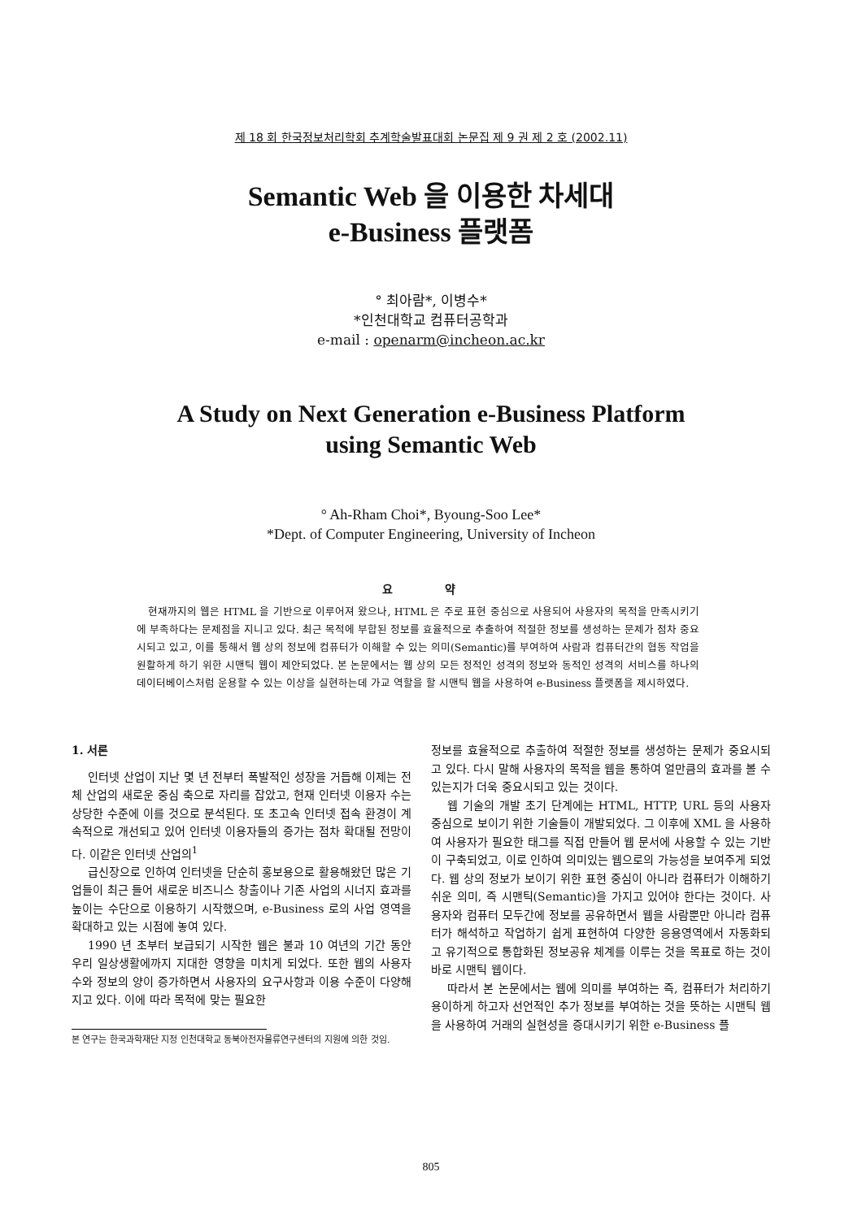제 18 회 한국정보처리학회 추계학술발표대회 논문집 제 9 권 제 2 호 (2002.11)
Semantic Web 을 이용한 차세대
e-Business 플랫폼
° 최아람*, 이병수*
*인천대학교 컴퓨터공학과
e-mail : openarm@incheon.ac.kr
A Study on Next Generation e-Business Platform
using Semantic Web
° Ah-Rham Choi*, Byoung-Soo Lee*
*Dept. of Computer Engineering, University of Incheon
요 약
현재까지의 웹은 HTML 을 기반으로 이루어져 왔으나, HTML 은 주로 표현 중심으로 사용되어 사용자의 목적을 만족시키기에 부족하다는 문제점을 지니고 있다. 최근 목적에 부합된 정보를 효율적으로 추출하여 적절한 정보를 생성하는 문제가 점차 중요시되고 있고, 이를 통해서 웹 상의 정보에 컴퓨터가 이해할 수 있는 의미(Semantic)를 부여하여 사람과 컴퓨터간의 협동 작업을 원활하게 하기 위한 시맨틱 웹이 제안되었다. 본 논문에서는 웹 상의 모든 정적인 성격의 정보와 동적인 성격의 서비스를 하나의 데이터베이스처럼 운용할 수 있는 이상을 실현하는데 가교 역할을 할 시맨틱 웹을 사용하여 e-Business 플랫폼을 제시하였다.
1. 서론
인터넷 산업이 지난 몇 년 전부터 폭발적인 성장을 거듭해 이제는 전체 산업의 새로운 중심 축으로 자리를 잡았고, 현재 인터넷 이용자 수는 상당한 수준에 이를 것으로 분석된다. 또 초고속 인터넷 접속 환경이 계속적으로 개선되고 있어 인터넷 이용자들의 증가는 점차 확대될 전망이다. 이같은 인터넷 산업의<sup>1</sup>
급신장으로 인하여 인터넷을 단순히 홍보용으로 활용해왔던 많은 기업들이 최근 들어 새로운 비즈니스 창출이나 기존 사업의 시너지 효과를 높이는 수단으로 이용하기 시작했으며, e-Business 로의 사업 영역을 확대하고 있는 시점에 놓여 있다.
1990 년 초부터 보급되기 시작한 웹은 불과 10 여년의 기간 동안 우리 일상생활에까지 지대한 영향을 미치게 되었다. 또한 웹의 사용자 수와 정보의 양이 증가하면서 사용자의 요구사항과 이용 수준이 다양해지고 있다. 이에 따라 목적에 맞는 필요한
본 연구는 한국과학재단 지정 인천대학교 동북아전자물류연구센터의 지원에 의한 것임.
정보를 효율적으로 추출하여 적절한 정보를 생성하는 문제가 중요시되고 있다. 다시 말해 사용자의 목적을 웹을 통하여 얼만큼의 효과를 볼 수 있는지가 더욱 중요시되고 있는 것이다.
웹 기술의 개발 초기 단계에는 HTML, HTTP, URL 등의 사용자 중심으로 보이기 위한 기술들이 개발되었다. 그 이후에 XML 을 사용하여 사용자가 필요한 태그를 직접 만들어 웹 문서에 사용할 수 있는 기반이 구축되었고, 이로 인하여 의미있는 웹으로의 가능성을 보여주게 되었다. 웹 상의 정보가 보이기 위한 표현 중심이 아니라 컴퓨터가 이해하기 쉬운 의미, 즉 시맨틱(Semantic)을 가지고 있어야 한다는 것이다. 사용자와 컴퓨터 모두간에 정보를 공유하면서 웹을 사람뿐만 아니라 컴퓨터가 해석하고 작업하기 쉽게 표현하여 다양한 응용영역에서 자동화되고 유기적으로 통합화된 정보공유 체계를 이루는 것을 목표로 하는 것이 바로 시맨틱 웹이다.
따라서 본 논문에서는 웹에 의미를 부여하는 즉, 컴퓨터가 처리하기 용이하게 하고자 선언적인 추가 정보를 부여하는 것을 뜻하는 시맨틱 웹을 사용하여 거래의 실현성을 증대시키기 위한 e-Business 플
805